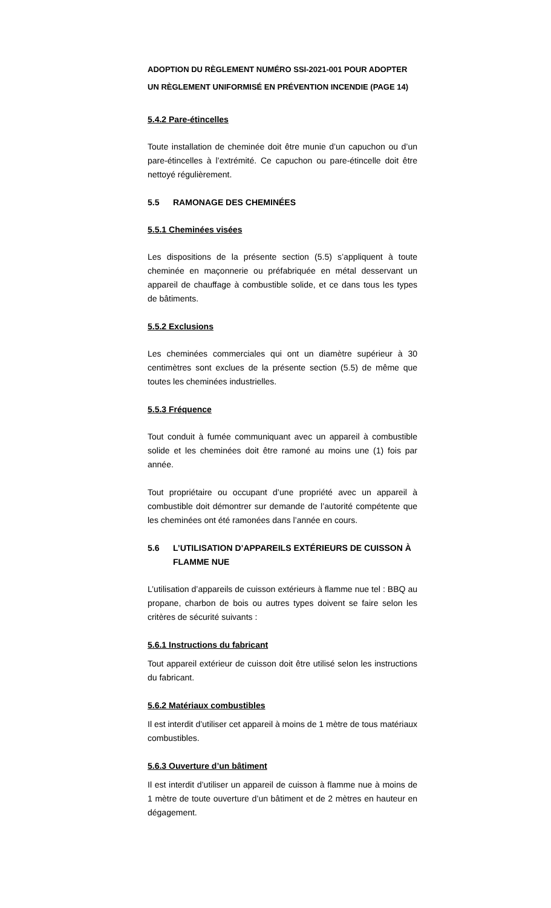ADOPTION DU RÈGLEMENT NUMÉRO SSI-2021-001 POUR ADOPTER UN RÈGLEMENT UNIFORMISÉ EN PRÉVENTION INCENDIE (PAGE 14)
5.4.2 Pare-étincelles
Toute installation de cheminée doit être munie d’un capuchon ou d’un pare-étincelles à l’extrémité. Ce capuchon ou pare-étincelle doit être nettoyé régulièrement.
5.5 RAMONAGE DES CHEMINÉES
5.5.1 Cheminées visées
Les dispositions de la présente section (5.5) s’appliquent à toute cheminée en maçonnerie ou préfabriquée en métal desservant un appareil de chauffage à combustible solide, et ce dans tous les types de bâtiments.
5.5.2 Exclusions
Les cheminées commerciales qui ont un diamètre supérieur à 30 centimètres sont exclues de la présente section (5.5) de même que toutes les cheminées industrielles.
5.5.3 Fréquence
Tout conduit à fumée communiquant avec un appareil à combustible solide et les cheminées doit être ramoné au moins une (1) fois par année.
Tout propriétaire ou occupant d’une propriété avec un appareil à combustible doit démontrer sur demande de l’autorité compétente que les cheminées ont été ramonées dans l’année en cours.
5.6 L’UTILISATION D’APPAREILS EXTÉRIEURS DE CUISSON À FLAMME NUE
L’utilisation d’appareils de cuisson extérieurs à flamme nue tel : BBQ au propane, charbon de bois ou autres types doivent se faire selon les critères de sécurité suivants :
5.6.1 Instructions du fabricant
Tout appareil extérieur de cuisson doit être utilisé selon les instructions du fabricant.
5.6.2 Matériaux combustibles
Il est interdit d’utiliser cet appareil à moins de 1 mètre de tous matériaux combustibles.
5.6.3 Ouverture d’un bâtiment
Il est interdit d’utiliser un appareil de cuisson à flamme nue à moins de 1 mètre de toute ouverture d’un bâtiment et de 2 mètres en hauteur en dégagement.